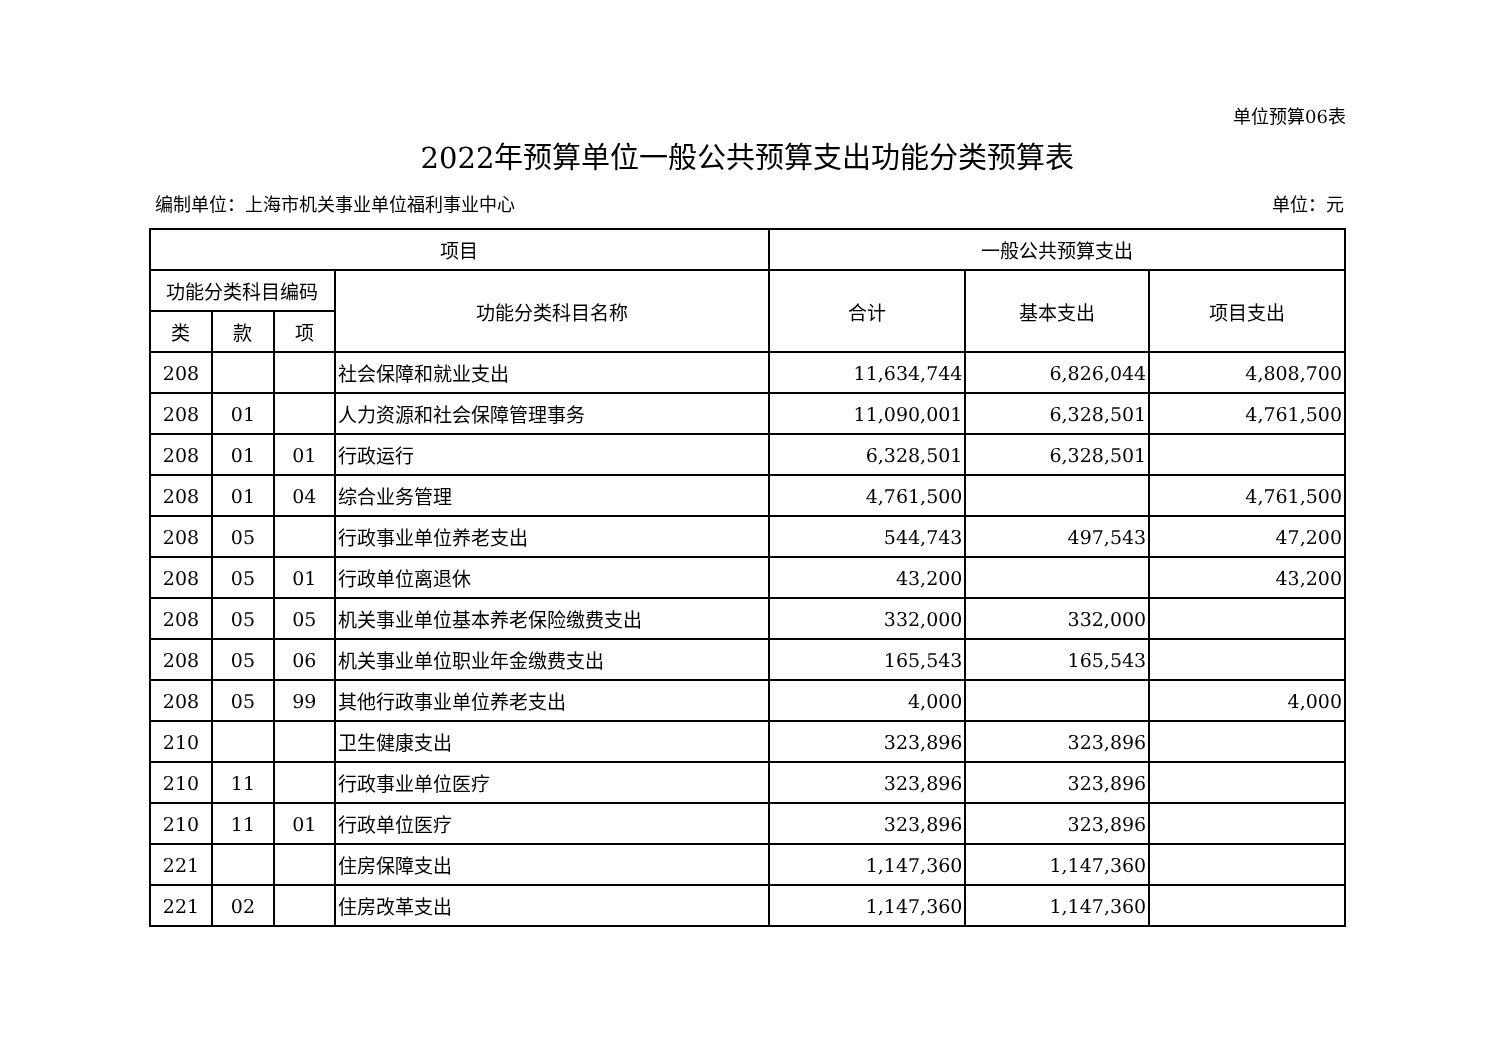单位预算06表
2022年预算单位一般公共预算支出功能分类预算表
编制单位：上海市机关事业单位福利事业中心 单位：元
| 项目 | | | | 一般公共预算支出 | | |
| --- | --- | --- | --- | --- | --- | --- |
| 功能分类科目编码 | | | 功能分类科目名称 | 合计 | 基本支出 | 项目支出 |
| 类 | 款 | 项 | | | | |
| 208 | | | 社会保障和就业支出 | 11,634,744 | 6,826,044 | 4,808,700 |
| 208 | 01 | | 人力资源和社会保障管理事务 | 11,090,001 | 6,328,501 | 4,761,500 |
| 208 | 01 | 01 | 行政运行 | 6,328,501 | 6,328,501 | |
| 208 | 01 | 04 | 综合业务管理 | 4,761,500 | | 4,761,500 |
| 208 | 05 | | 行政事业单位养老支出 | 544,743 | 497,543 | 47,200 |
| 208 | 05 | 01 | 行政单位离退休 | 43,200 | | 43,200 |
| 208 | 05 | 05 | 机关事业单位基本养老保险缴费支出 | 332,000 | 332,000 | |
| 208 | 05 | 06 | 机关事业单位职业年金缴费支出 | 165,543 | 165,543 | |
| 208 | 05 | 99 | 其他行政事业单位养老支出 | 4,000 | | 4,000 |
| 210 | | | 卫生健康支出 | 323,896 | 323,896 | |
| 210 | 11 | | 行政事业单位医疗 | 323,896 | 323,896 | |
| 210 | 11 | 01 | 行政单位医疗 | 323,896 | 323,896 | |
| 221 | | | 住房保障支出 | 1,147,360 | 1,147,360 | |
| 221 | 02 | | 住房改革支出 | 1,147,360 | 1,147,360 | |